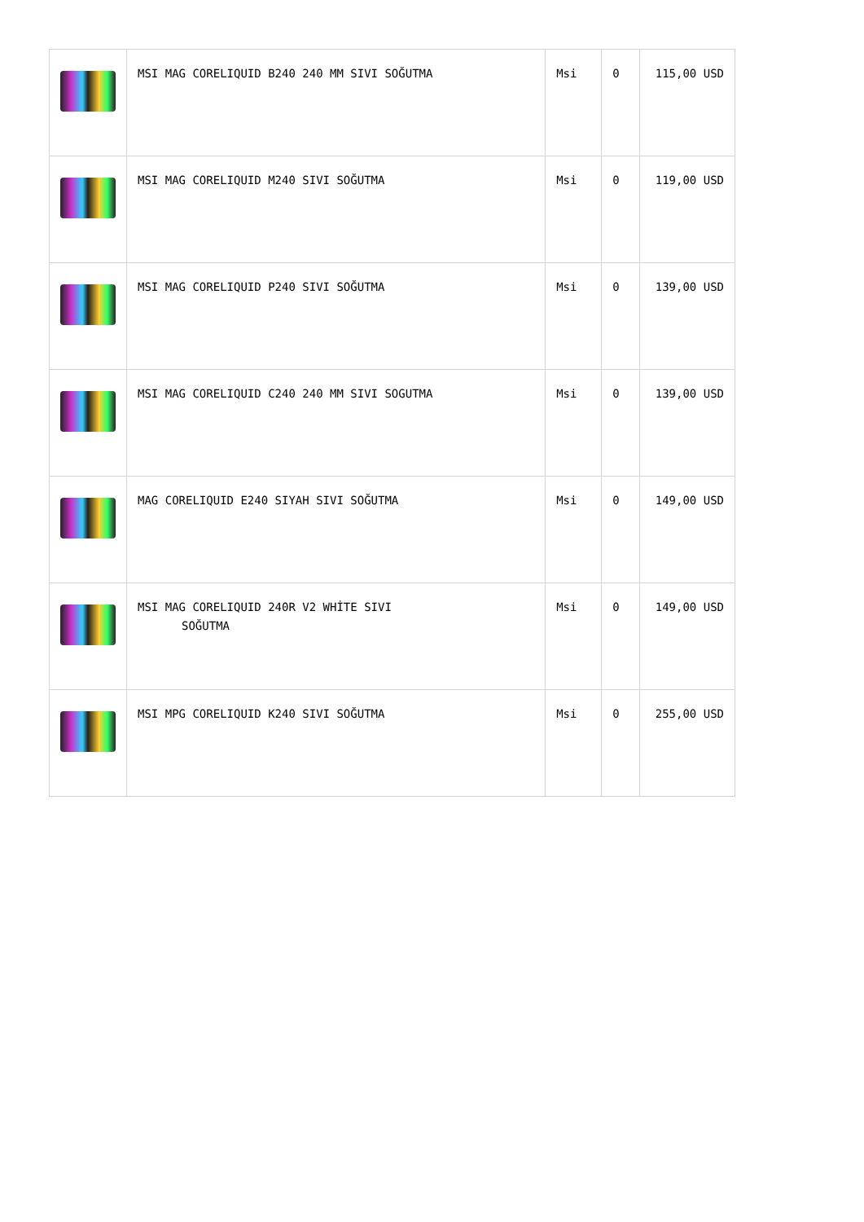| | MSI MAG CORELIQUID B240 240 MM SIVI SOĞUTMA | Msi | 0 | 115,00 USD |
| | MSI MAG CORELIQUID M240 SIVI SOĞUTMA | Msi | 0 | 119,00 USD |
| | MSI MAG CORELIQUID P240 SIVI SOĞUTMA | Msi | 0 | 139,00 USD |
| | MSI MAG CORELIQUID C240 240 MM SIVI SOGUTMA | Msi | 0 | 139,00 USD |
| | MAG CORELIQUID E240 SIYAH SIVI SOĞUTMA | Msi | 0 | 149,00 USD |
| | MSI MAG CORELIQUID 240R V2 WHİTE SIVI SOĞUTMA | Msi | 0 | 149,00 USD |
| | MSI MPG CORELIQUID K240 SIVI SOĞUTMA | Msi | 0 | 255,00 USD |